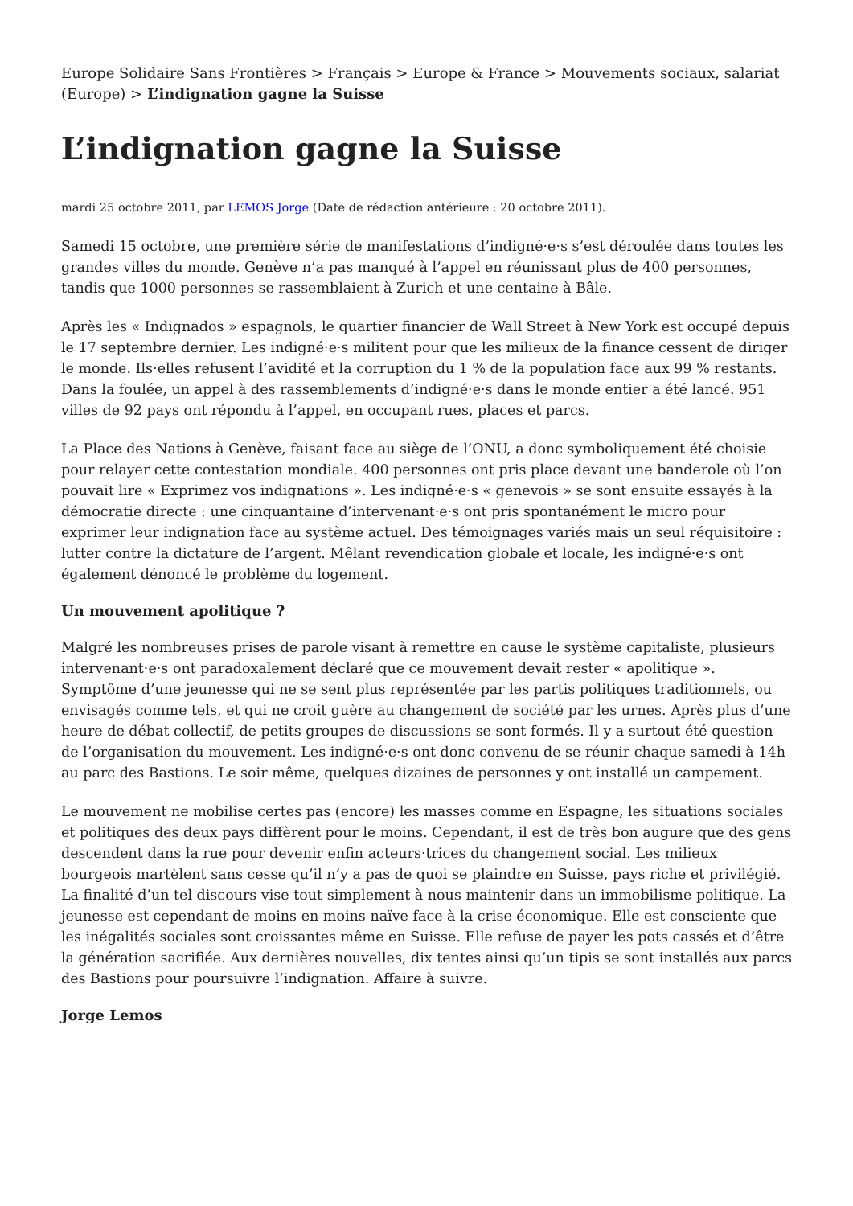Europe Solidaire Sans Frontières > Français > Europe & France > Mouvements sociaux, salariat (Europe) > L’indignation gagne la Suisse
L’indignation gagne la Suisse
mardi 25 octobre 2011, par LEMOS Jorge (Date de rédaction antérieure : 20 octobre 2011).
Samedi 15 octobre, une première série de manifestations d’indigné·e·s s’est déroulée dans toutes les grandes villes du monde. Genève n’a pas manqué à l’appel en réunissant plus de 400 personnes, tandis que 1000 personnes se rassemblaient à Zurich et une centaine à Bâle.
Après les « Indignados » espagnols, le quartier financier de Wall Street à New York est occupé depuis le 17 septembre dernier. Les indigné·e·s militent pour que les milieux de la finance cessent de diriger le monde. Ils·elles refusent l’avidité et la corruption du 1 % de la population face aux 99 % restants. Dans la foulée, un appel à des rassemblements d’indigné·e·s dans le monde entier a été lancé. 951 villes de 92 pays ont répondu à l’appel, en occupant rues, places et parcs.
La Place des Nations à Genève, faisant face au siège de l’ONU, a donc symboliquement été choisie pour relayer cette contestation mondiale. 400 personnes ont pris place devant une banderole où l’on pouvait lire « Exprimez vos indignations ». Les indigné·e·s « genevois » se sont ensuite essayés à la démocratie directe : une cinquantaine d’intervenant·e·s ont pris spontanément le micro pour exprimer leur indignation face au système actuel. Des témoignages variés mais un seul réquisitoire : lutter contre la dictature de l’argent. Mêlant revendication globale et locale, les indigné·e·s ont également dénoncé le problème du logement.
Un mouvement apolitique ?
Malgré les nombreuses prises de parole visant à remettre en cause le système capitaliste, plusieurs intervenant·e·s ont paradoxalement déclaré que ce mouvement devait rester « apolitique ». Symptôme d’une jeunesse qui ne se sent plus représentée par les partis politiques traditionnels, ou envisagés comme tels, et qui ne croit guère au changement de société par les urnes. Après plus d’une heure de débat collectif, de petits groupes de discussions se sont formés. Il y a surtout été question de l’organisation du mouvement. Les indigné·e·s ont donc convenu de se réunir chaque samedi à 14h au parc des Bastions. Le soir même, quelques dizaines de personnes y ont installé un campement.
Le mouvement ne mobilise certes pas (encore) les masses comme en Espagne, les situations sociales et politiques des deux pays diffèrent pour le moins. Cependant, il est de très bon augure que des gens descendent dans la rue pour devenir enfin acteurs·trices du changement social. Les milieux bourgeois martèlent sans cesse qu’il n’y a pas de quoi se plaindre en Suisse, pays riche et privilégié. La finalité d’un tel discours vise tout simplement à nous maintenir dans un immobilisme politique. La jeunesse est cependant de moins en moins naïve face à la crise économique. Elle est consciente que les inégalités sociales sont croissantes même en Suisse. Elle refuse de payer les pots cassés et d’être la génération sacrifiée. Aux dernières nouvelles, dix tentes ainsi qu’un tipis se sont installés aux parcs des Bastions pour poursuivre l’indignation. Affaire à suivre.
Jorge Lemos